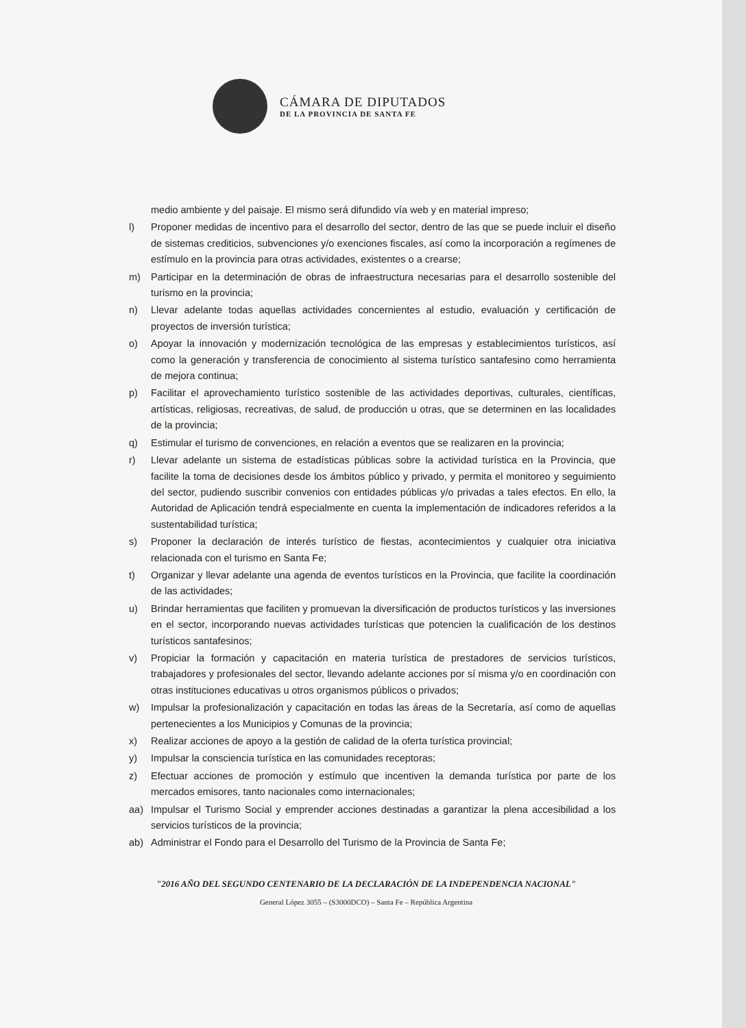CÁMARA DE DIPUTADOS
DE LA PROVINCIA DE SANTA FE
medio ambiente y del paisaje. El mismo será difundido vía web y en material impreso;
l) Proponer medidas de incentivo para el desarrollo del sector, dentro de las que se puede incluir el diseño de sistemas crediticios, subvenciones y/o exenciones fiscales, así como la incorporación a regímenes de estímulo en la provincia para otras actividades, existentes o a crearse;
m) Participar en la determinación de obras de infraestructura necesarias para el desarrollo sostenible del turismo en la provincia;
n) Llevar adelante todas aquellas actividades concernientes al estudio, evaluación y certificación de proyectos de inversión turística;
o) Apoyar la innovación y modernización tecnológica de las empresas y establecimientos turísticos, así como la generación y transferencia de conocimiento al sistema turístico santafesino como herramienta de mejora continua;
p) Facilitar el aprovechamiento turístico sostenible de las actividades deportivas, culturales, científicas, artísticas, religiosas, recreativas, de salud, de producción u otras, que se determinen en las localidades de la provincia;
q) Estimular el turismo de convenciones, en relación a eventos que se realizaren en la provincia;
r) Llevar adelante un sistema de estadísticas públicas sobre la actividad turística en la Provincia, que facilite la toma de decisiones desde los ámbitos público y privado, y permita el monitoreo y seguimiento del sector, pudiendo suscribir convenios con entidades públicas y/o privadas a tales efectos. En ello, la Autoridad de Aplicación tendrá especialmente en cuenta la implementación de indicadores referidos a la sustentabilidad turística;
s) Proponer la declaración de interés turístico de fiestas, acontecimientos y cualquier otra iniciativa relacionada con el turismo en Santa Fe;
t) Organizar y llevar adelante una agenda de eventos turísticos en la Provincia, que facilite la coordinación de las actividades;
u) Brindar herramientas que faciliten y promuevan la diversificación de productos turísticos y las inversiones en el sector, incorporando nuevas actividades turísticas que potencien la cualificación de los destinos turísticos santafesinos;
v) Propiciar la formación y capacitación en materia turística de prestadores de servicios turísticos, trabajadores y profesionales del sector, llevando adelante acciones por sí misma y/o en coordinación con otras instituciones educativas u otros organismos públicos o privados;
w) Impulsar la profesionalización y capacitación en todas las áreas de la Secretaría, así como de aquellas pertenecientes a los Municipios y Comunas de la provincia;
x) Realizar acciones de apoyo a la gestión de calidad de la oferta turística provincial;
y) Impulsar la consciencia turística en las comunidades receptoras;
z) Efectuar acciones de promoción y estímulo que incentiven la demanda turística por parte de los mercados emisores, tanto nacionales como internacionales;
aa) Impulsar el Turismo Social y emprender acciones destinadas a garantizar la plena accesibilidad a los servicios turísticos de la provincia;
ab) Administrar el Fondo para el Desarrollo del Turismo de la Provincia de Santa Fe;
"2016 AÑO DEL SEGUNDO CENTENARIO DE LA DECLARACIÓN DE LA INDEPENDENCIA NACIONAL"
General López 3055 – (S3000DCO) – Santa Fe – República Argentina